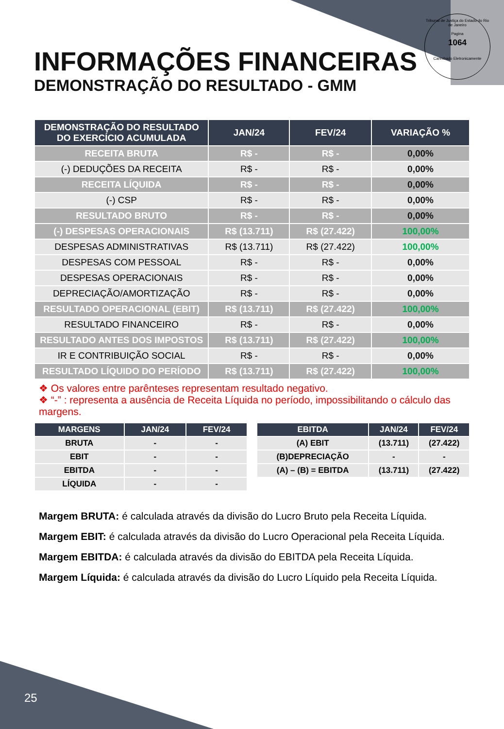Tribunal de Justiça do Estado do Rio de Janeiro
Pagina
1064
Carimbado Eletronicamente
INFORMAÇÕES FINANCEIRAS
DEMONSTRAÇÃO DO RESULTADO - GMM
| DEMONSTRAÇÃO DO RESULTADO DO EXERCÍCIO ACUMULADA | JAN/24 | FEV/24 | VARIAÇÃO % |
| --- | --- | --- | --- |
| RECEITA BRUTA | R$ - | R$ - | 0,00% |
| (-) DEDUÇÕES DA RECEITA | R$ - | R$ - | 0,00% |
| RECEITA LÍQUIDA | R$ - | R$ - | 0,00% |
| (-) CSP | R$ - | R$ - | 0,00% |
| RESULTADO BRUTO | R$ - | R$ - | 0,00% |
| (-) DESPESAS OPERACIONAIS | R$ (13.711) | R$ (27.422) | 100,00% |
| DESPESAS ADMINISTRATIVAS | R$ (13.711) | R$ (27.422) | 100,00% |
| DESPESAS COM PESSOAL | R$ - | R$ - | 0,00% |
| DESPESAS OPERACIONAIS | R$ - | R$ - | 0,00% |
| DEPRECIAÇÃO/AMORTIZAÇÃO | R$ - | R$ - | 0,00% |
| RESULTADO OPERACIONAL (EBIT) | R$ (13.711) | R$ (27.422) | 100,00% |
| RESULTADO FINANCEIRO | R$ - | R$ - | 0,00% |
| RESULTADO ANTES DOS IMPOSTOS | R$ (13.711) | R$ (27.422) | 100,00% |
| IR E CONTRIBUIÇÃO SOCIAL | R$ - | R$ - | 0,00% |
| RESULTADO LÍQUIDO DO PERÍODO | R$ (13.711) | R$ (27.422) | 100,00% |
❖ Os valores entre parênteses representam resultado negativo.
❖ “-” : representa a ausência de Receita Líquida no período, impossibilitando o cálculo das margens.
| MARGENS | JAN/24 | FEV/24 |
| --- | --- | --- |
| BRUTA | - | - |
| EBIT | - | - |
| EBITDA | - | - |
| LÍQUIDA | - | - |
| EBITDA | JAN/24 | FEV/24 |
| --- | --- | --- |
| (A) EBIT | (13.711) | (27.422) |
| (B)DEPRECIAÇÃO | - | - |
| (A) – (B) = EBITDA | (13.711) | (27.422) |
Margem BRUTA: é calculada através da divisão do Lucro Bruto pela Receita Líquida.
Margem EBIT: é calculada através da divisão do Lucro Operacional pela Receita Líquida.
Margem EBITDA: é calculada através da divisão do EBITDA pela Receita Líquida.
Margem Líquida: é calculada através da divisão do Lucro Líquido pela Receita Líquida.
25